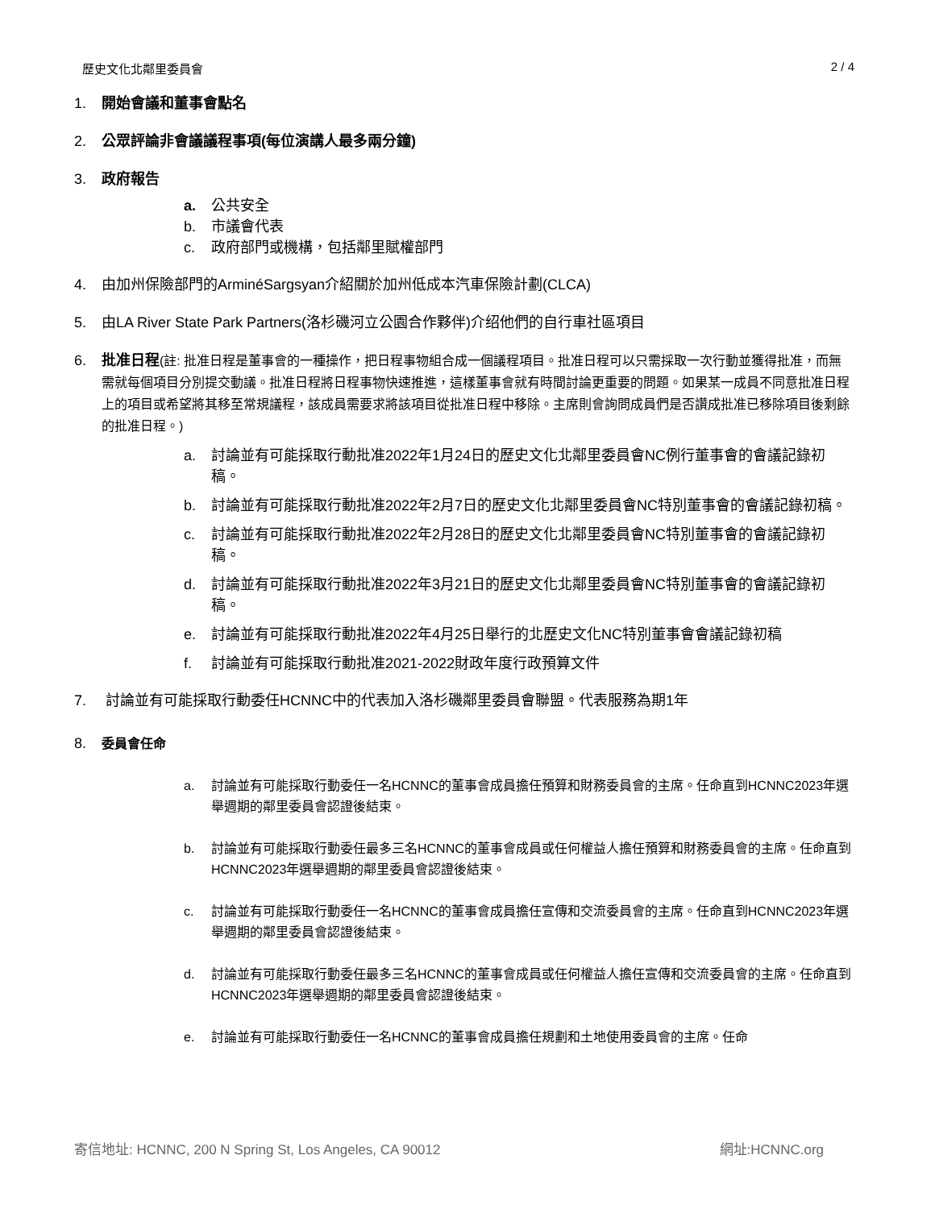歷史文化北鄰里委員會 2 / 4
1. 開始會議和董事會點名
2. 公眾評論非會議議程事項(每位演講人最多兩分鐘)
3. 政府報告
a. 公共安全
b. 市議會代表
c. 政府部門或機構，包括鄰里賦權部門
4. 由加州保險部門的ArminéSargsyan介紹關於加州低成本汽車保險計劃(CLCA)
5. 由LA River State Park Partners(洛杉磯河立公園合作夥伴)介绍他們的自行車社區項目
6. 批准日程(註: 批准日程是董事會的一種操作，把日程事物組合成一個議程項目。批准日程可以只需採取一次行動並獲得批准，而無需就每個項目分別提交動議。批准日程將日程事物快速推進，這樣董事會就有時間討論更重要的問題。如果某一成員不同意批准日程上的項目或希望將其移至常規議程，該成員需要求將該項目從批准日程中移除。主席則會詢問成員們是否讚成批准已移除項目後剩餘的批准日程。)
a. 討論並有可能採取行動批准2022年1月24日的歷史文化北鄰里委員會NC例行董事會的會議記錄初稿。
b. 討論並有可能採取行動批准2022年2月7日的歷史文化北鄰里委員會NC特別董事會的會議記錄初稿。
c. 討論並有可能採取行動批准2022年2月28日的歷史文化北鄰里委員會NC特別董事會的會議記錄初稿。
d. 討論並有可能採取行動批准2022年3月21日的歷史文化北鄰里委員會NC特別董事會的會議記錄初稿。
e. 討論並有可能採取行動批准2022年4月25日舉行的北歷史文化NC特別董事會會議記錄初稿
f. 討論並有可能採取行動批准2021-2022財政年度行政預算文件
7. 討論並有可能採取行動委任HCNNC中的代表加入洛杉磯鄰里委員會聯盟。代表服務為期1年
8. 委員會任命
a. 討論並有可能採取行動委任一名HCNNC的董事會成員擔任預算和財務委員會的主席。任命直到HCNNC2023年選舉週期的鄰里委員會認證後結束。
b. 討論並有可能採取行動委任最多三名HCNNC的董事會成員或任何權益人擔任預算和財務委員會的主席。任命直到HCNNC2023年選舉週期的鄰里委員會認證後結束。
c. 討論並有可能採取行動委任一名HCNNC的董事會成員擔任宣傳和交流委員會的主席。任命直到HCNNC2023年選舉週期的鄰里委員會認證後結束。
d. 討論並有可能採取行動委任最多三名HCNNC的董事會成員或任何權益人擔任宣傳和交流委員會的主席。任命直到HCNNC2023年選舉週期的鄰里委員會認證後結束。
e. 討論並有可能採取行動委任一名HCNNC的董事會成員擔任規劃和土地使用委員會的主席。任命
寄信地址: HCNNC, 200 N Spring St, Los Angeles, CA 90012 網址:HCNNC.org